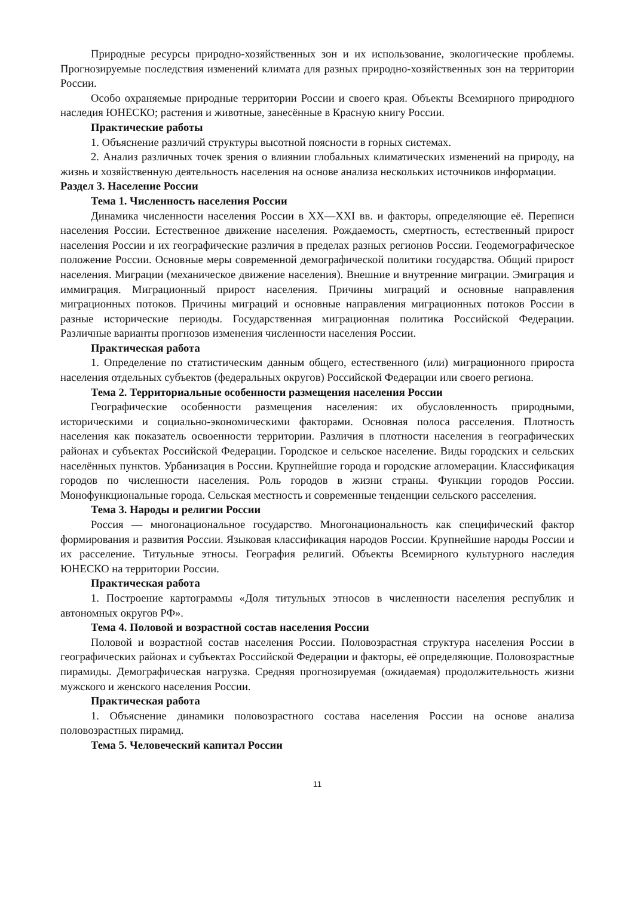Природные ресурсы природно-хозяйственных зон и их использование, экологические проблемы. Прогнозируемые последствия изменений климата для разных природно-хозяйственных зон на территории России.
Особо охраняемые природные территории России и своего края. Объекты Всемирного природного наследия ЮНЕСКО; растения и животные, занесённые в Красную книгу России.
Практические работы
1. Объяснение различий структуры высотной поясности в горных системах.
2. Анализ различных точек зрения о влиянии глобальных климатических изменений на природу, на жизнь и хозяйственную деятельность населения на основе анализа нескольких источников информации.
Раздел 3. Население России
Тема 1. Численность населения России
Динамика численности населения России в XX—XXI вв. и факторы, определяющие её. Переписи населения России. Естественное движение населения. Рождаемость, смертность, естественный прирост населения России и их географические различия в пределах разных регионов России. Геодемографическое положение России. Основные меры современной демографической политики государства. Общий прирост населения. Миграции (механическое движение населения). Внешние и внутренние миграции. Эмиграция и иммиграция. Миграционный прирост населения. Причины миграций и основные направления миграционных потоков. Причины миграций и основные направления миграционных потоков России в разные исторические периоды. Государственная миграционная политика Российской Федерации. Различные варианты прогнозов изменения численности населения России.
Практическая работа
1. Определение по статистическим данным общего, естественного (или) миграционного прироста населения отдельных субъектов (федеральных округов) Российской Федерации или своего региона.
Тема 2. Территориальные особенности размещения населения России
Географические особенности размещения населения: их обусловленность природными, историческими и социально-экономическими факторами. Основная полоса расселения. Плотность населения как показатель освоенности территории. Различия в плотности населения в географических районах и субъектах Российской Федерации. Городское и сельское население. Виды городских и сельских населённых пунктов. Урбанизация в России. Крупнейшие города и городские агломерации. Классификация городов по численности населения. Роль городов в жизни страны. Функции городов России. Монофункциональные города. Сельская местность и современные тенденции сельского расселения.
Тема 3. Народы и религии России
Россия — многонациональное государство. Многонациональность как специфический фактор формирования и развития России. Языковая классификация народов России. Крупнейшие народы России и их расселение. Титульные этносы. География религий. Объекты Всемирного культурного наследия ЮНЕСКО на территории России.
Практическая работа
1. Построение картограммы «Доля титульных этносов в численности населения республик и автономных округов РФ».
Тема 4. Половой и возрастной состав населения России
Половой и возрастной состав населения России. Половозрастная структура населения России в географических районах и субъектах Российской Федерации и факторы, её определяющие. Половозрастные пирамиды. Демографическая нагрузка. Средняя прогнозируемая (ожидаемая) продолжительность жизни мужского и женского населения России.
Практическая работа
1. Объяснение динамики половозрастного состава населения России на основе анализа половозрастных пирамид.
Тема 5. Человеческий капитал России
11